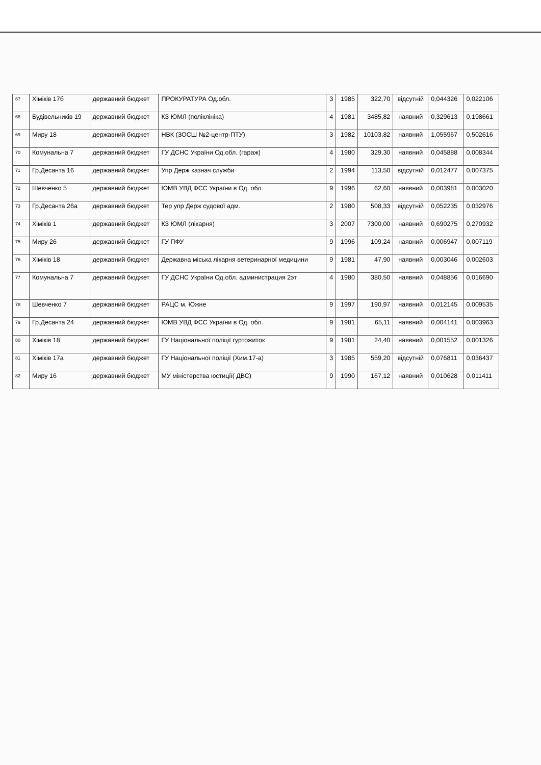| 67 | Хіміків 17б | державний бюджет | ПРОКУРАТУРА Од.обл. | 3 | 1985 | 322,70 | відсутній | 0,044326 | 0,022106 |
| 68 | Будівельників 19 | державний бюджет | КЗ ЮМЛ (поліклініка) | 4 | 1981 | 3485,82 | наявний | 0,329613 | 0,198661 |
| 69 | Миру 18 | державний бюджет | НВК (ЗОСШ №2-центр-ПТУ) | 3 | 1982 | 10103,82 | наявний | 1,055967 | 0,502616 |
| 70 | Комунальна 7 | державний бюджет | ГУ ДСНС України Од.обл. (гараж) | 4 | 1980 | 329,30 | наявний | 0,045888 | 0,008344 |
| 71 | Гр.Десанта 16 | державний бюджет | Упр Держ казнач служби | 2 | 1994 | 113,50 | відсутній | 0,012477 | 0,007375 |
| 72 | Шевченко 5 | державний бюджет | ЮМВ УВД ФСС України в Од. обл. | 9 | 1996 | 62,60 | наявний | 0,003981 | 0,003020 |
| 73 | Гр.Десанта 26а | державний бюджет | Тер упр Держ судової адм. | 2 | 1980 | 508,33 | відсутній | 0,052235 | 0,032976 |
| 74 | Хіміків 1 | державний бюджет | КЗ ЮМЛ (лікарня) | 3 | 2007 | 7300,00 | наявний | 0,690275 | 0,270932 |
| 75 | Миру 26 | державний бюджет | ГУ ПФУ | 9 | 1996 | 109,24 | наявний | 0,006947 | 0,007119 |
| 76 | Хіміків 18 | державний бюджет | Державна міська лікарня ветеринарної медицини | 9 | 1981 | 47,90 | наявний | 0,003046 | 0,002603 |
| 77 | Комунальна 7 | державний бюджет | ГУ ДСНС України Од.обл. администрация 2эт | 4 | 1980 | 380,50 | наявний | 0,048856 | 0,016690 |
| 78 | Шевченко 7 | державний бюджет | РАЦС м. Южне | 9 | 1997 | 190,97 | наявний | 0,012145 | 0,009535 |
| 79 | Гр.Десанта 24 | державний бюджет | ЮМВ УВД ФСС України в Од. обл. | 9 | 1981 | 65,11 | наявний | 0,004141 | 0,003963 |
| 80 | Хіміків 18 | державний бюджет | ГУ Національної поліції гуртожиток | 9 | 1981 | 24,40 | наявний | 0,001552 | 0,001326 |
| 81 | Хіміків 17а | державний бюджет | ГУ Національної поліції (Хим.17-а) | 3 | 1985 | 559,20 | відсутній | 0,076811 | 0,036437 |
| 82 | Миру 16 | державний бюджет | МУ міністерства юстиції( ДВС) | 9 | 1990 | 167,12 | наявний | 0,010628 | 0,011411 |